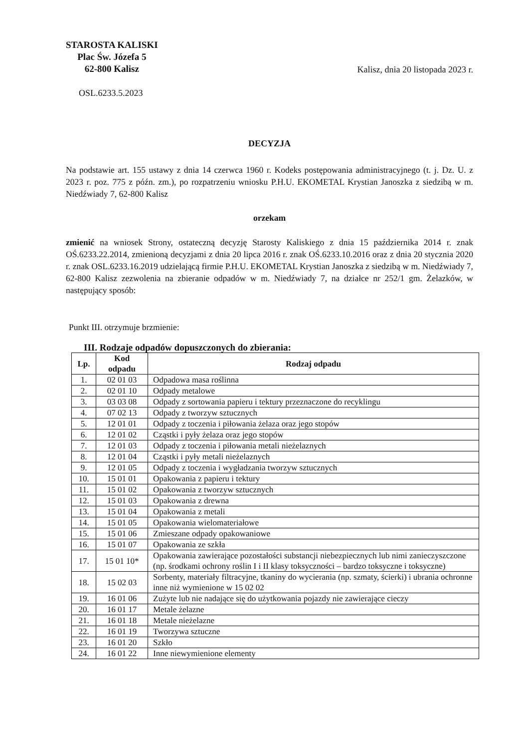STAROSTA KALISKI
Plac Św. Józefa 5
62-800 Kalisz
Kalisz, dnia 20 listopada 2023 r.
OSL.6233.5.2023
DECYZJA
Na podstawie art. 155 ustawy z dnia 14 czerwca 1960 r. Kodeks postępowania administracyjnego (t. j. Dz. U. z 2023 r. poz. 775 z późn. zm.), po rozpatrzeniu wniosku P.H.U. EKOMETAL Krystian Janoszka z siedzibą w m. Niedźwiady 7, 62-800 Kalisz
orzekam
zmienić na wniosek Strony, ostateczną decyzję Starosty Kaliskiego z dnia 15 października 2014 r. znak OŚ.6233.22.2014, zmienioną decyzjami z dnia 20 lipca 2016 r. znak OŚ.6233.10.2016 oraz z dnia 20 stycznia 2020 r. znak OSL.6233.16.2019 udzielającą firmie P.H.U. EKOMETAL Krystian Janoszka z siedzibą w m. Niedźwiady 7, 62-800 Kalisz zezwolenia na zbieranie odpadów w m. Niedźwiady 7, na działce nr 252/1 gm. Żelazków, w następujący sposób:
Punkt III. otrzymuje brzmienie:
III. Rodzaje odpadów dopuszczonych do zbierania:
| Lp. | Kod odpadu | Rodzaj odpadu |
| --- | --- | --- |
| 1. | 02 01 03 | Odpadowa masa roślinna |
| 2. | 02 01 10 | Odpady metalowe |
| 3. | 03 03 08 | Odpady z sortowania papieru i tektury przeznaczone do recyklingu |
| 4. | 07 02 13 | Odpady z tworzyw sztucznych |
| 5. | 12 01 01 | Odpady z toczenia i piłowania żelaza oraz jego stopów |
| 6. | 12 01 02 | Cząstki i pyły żelaza oraz jego stopów |
| 7. | 12 01 03 | Odpady z toczenia i piłowania metali nieżelaznych |
| 8. | 12 01 04 | Cząstki i pyły metali nieżelaznych |
| 9. | 12 01 05 | Odpady z toczenia i wygładzania tworzyw sztucznych |
| 10. | 15 01 01 | Opakowania z papieru i tektury |
| 11. | 15 01 02 | Opakowania z tworzyw sztucznych |
| 12. | 15 01 03 | Opakowania z drewna |
| 13. | 15 01 04 | Opakowania z metali |
| 14. | 15 01 05 | Opakowania wielomateriałowe |
| 15. | 15 01 06 | Zmieszane odpady opakowaniowe |
| 16. | 15 01 07 | Opakowania ze szkła |
| 17. | 15 01 10* | Opakowania zawierające pozostałości substancji niebezpiecznych lub nimi zanieczyszczone (np. środkami ochrony roślin I i II klasy toksyczności – bardzo toksyczne i toksyczne) |
| 18. | 15 02 03 | Sorbenty, materiały filtracyjne, tkaniny do wycierania (np. szmaty, ścierki) i ubrania ochronne inne niż wymienione w 15 02 02 |
| 19. | 16 01 06 | Zużyte lub nie nadające się do użytkowania pojazdy nie zawierające cieczy |
| 20. | 16 01 17 | Metale żelazne |
| 21. | 16 01 18 | Metale nieżelazne |
| 22. | 16 01 19 | Tworzywa sztuczne |
| 23. | 16 01 20 | Szkło |
| 24. | 16 01 22 | Inne niewymienione elementy |